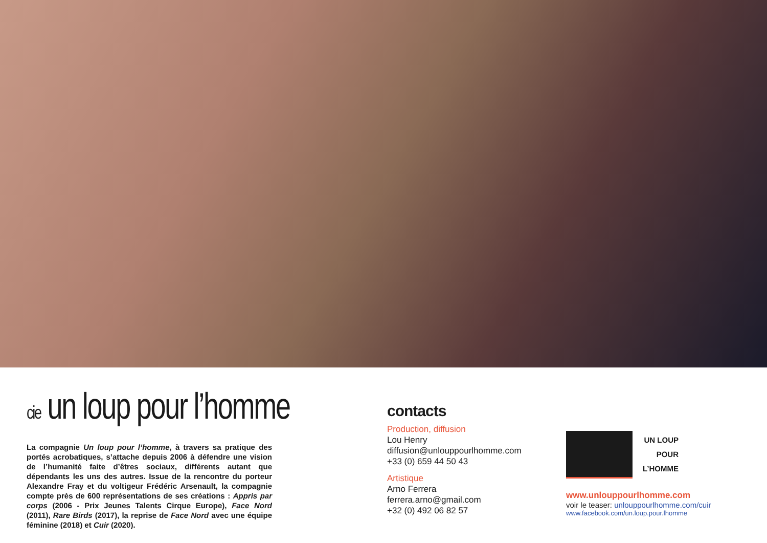cie un loup pour l’homme
La compagnie Un loup pour l’homme, à travers sa pratique des portés acrobatiques, s’attache depuis 2006 à défendre une vision de l’humanité faite d’êtres sociaux, différents autant que dépendants les uns des autres. Issue de la rencontre du porteur Alexandre Fray et du voltigeur Frédéric Arsenault, la compagnie compte près de 600 représentations de ses créations : Appris par corps (2006 - Prix Jeunes Talents Cirque Europe), Face Nord (2011), Rare Birds (2017), la reprise de Face Nord avec une équipe féminine (2018) et Cuir (2020).
contacts
Production, diffusion
Lou Henry
diffusion@unlouppourlhomme.com
+33 (0) 659 44 50 43
Artistique
Arno Ferrera
ferrera.arno@gmail.com
+32 (0) 492 06 82 57
UN LOUP
POUR
L’HOMME
www.unlouppourlhomme.com
voir le teaser: unlouppourlhomme.com/cuir
www.facebook.com/un.loup.pour.lhomme